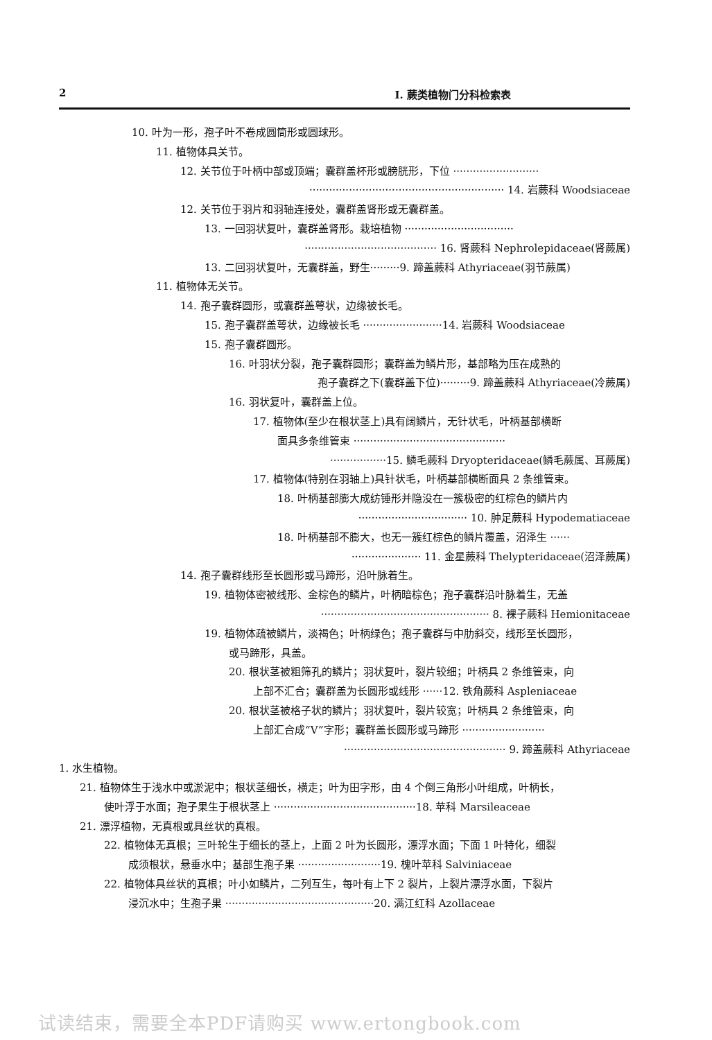2 Ⅰ. 蕨类植物门分科检索表
10. 叶为一形，孢子叶不卷成圆筒形或圆球形。
11. 植物体具关节。
12. 关节位于叶柄中部或顶端；囊群盖杯形或膀胱形，下位 ··························
··························································· 14. 岩蕨科 Woodsiaceae
12. 关节位于羽片和羽轴连接处，囊群盖肾形或无囊群盖。
13. 一回羽状复叶，囊群盖肾形。栽培植物 ·································
········································ 16. 肾蕨科 Nephrolepidaceae(肾蕨属)
13. 二回羽状复叶，无囊群盖，野生·········9. 蹄盖蕨科 Athyriaceae(羽节蕨属)
11. 植物体无关节。
14. 孢子囊群圆形，或囊群盖萼状，边缘被长毛。
15. 孢子囊群盖萼状，边缘被长毛 ························14. 岩蕨科 Woodsiaceae
15. 孢子囊群圆形。
16. 叶羽状分裂，孢子囊群圆形；囊群盖为鳞片形，基部略为压在成熟的
孢子囊群之下(囊群盖下位)·········9. 蹄盖蕨科 Athyriaceae(冷蕨属)
16. 羽状复叶，囊群盖上位。
17. 植物体(至少在根状茎上)具有阔鳞片，无针状毛，叶柄基部横断
面具多条维管束 ··············································
·················15. 鳞毛蕨科 Dryopteridaceae(鳞毛蕨属、耳蕨属)
17. 植物体(特别在羽轴上)具针状毛，叶柄基部横断面具 2 条维管束。
18. 叶柄基部膨大成纺锤形并隐没在一簇极密的红棕色的鳞片内
································· 10. 肿足蕨科 Hypodematiaceae
18. 叶柄基部不膨大，也无一簇红棕色的鳞片覆盖，沼泽生 ······
····················· 11. 金星蕨科 Thelypteridaceae(沼泽蕨属)
14. 孢子囊群线形至长圆形或马蹄形，沿叶脉着生。
19. 植物体密被线形、金棕色的鳞片，叶柄暗棕色；孢子囊群沿叶脉着生，无盖
··················································· 8. 裸子蕨科 Hemionitaceae
19. 植物体疏被鳞片，淡褐色；叶柄绿色；孢子囊群与中肋斜交，线形至长圆形，
或马蹄形，具盖。
20. 根状茎被粗筛孔的鳞片；羽状复叶，裂片较细；叶柄具 2 条维管束，向
上部不汇合；囊群盖为长圆形或线形 ······12. 铁角蕨科 Aspleniaceae
20. 根状茎被格子状的鳞片；羽状复叶，裂片较宽；叶柄具 2 条维管束，向
上部汇合成“V”字形；囊群盖长圆形或马蹄形 ·························
················································· 9. 蹄盖蕨科 Athyriaceae
1. 水生植物。
21. 植物体生于浅水中或淤泥中；根状茎细长，横走；叶为田字形，由 4 个倒三角形小叶组成，叶柄长，
使叶浮于水面；孢子果生于根状茎上 ···········································18. 苹科 Marsileaceae
21. 漂浮植物，无真根或具丝状的真根。
22. 植物体无真根；三叶轮生于细长的茎上，上面 2 叶为长圆形，漂浮水面；下面 1 叶特化，细裂
成须根状，悬垂水中；基部生孢子果 ·························19. 槐叶苹科 Salviniaceae
22. 植物体具丝状的真根；叶小如鳞片，二列互生，每叶有上下 2 裂片，上裂片漂浮水面，下裂片
浸沉水中；生孢子果 ·············································20. 满江红科 Azollaceae
试读结束，需要全本PDF请购买 www.ertongbook.com